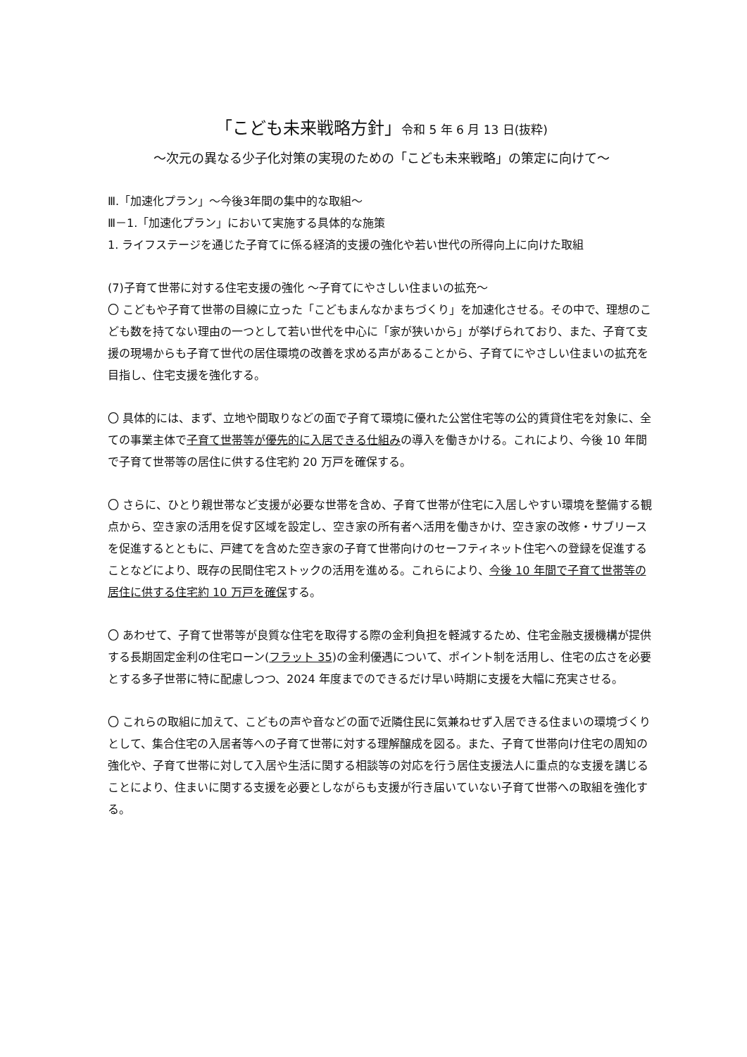「こども未来戦略方針」令和 5 年 6 月 13 日(抜粋)
～次元の異なる少子化対策の実現のための「こども未来戦略」の策定に向けて～
Ⅲ.「加速化プラン」～今後3年間の集中的な取組～
Ⅲ－1.「加速化プラン」において実施する具体的な施策
1. ライフステージを通じた子育てに係る経済的支援の強化や若い世代の所得向上に向けた取組
(7)子育て世帯に対する住宅支援の強化 ～子育てにやさしい住まいの拡充～
〇 こどもや子育て世帯の目線に立った「こどもまんなかまちづくり」を加速化させる。その中で、理想のこども数を持てない理由の一つとして若い世代を中心に「家が狭いから」が挙げられており、また、子育て支援の現場からも子育て世代の居住環境の改善を求める声があることから、子育てにやさしい住まいの拡充を目指し、住宅支援を強化する。
〇 具体的には、まず、立地や間取りなどの面で子育て環境に優れた公営住宅等の公的賃貸住宅を対象に、全ての事業主体で子育て世帯等が優先的に入居できる仕組みの導入を働きかける。これにより、今後 10 年間で子育て世帯等の居住に供する住宅約 20 万戸を確保する。
〇 さらに、ひとり親世帯など支援が必要な世帯を含め、子育て世帯が住宅に入居しやすい環境を整備する観点から、空き家の活用を促す区域を設定し、空き家の所有者へ活用を働きかけ、空き家の改修・サブリースを促進するとともに、戸建てを含めた空き家の子育て世帯向けのセーフティネット住宅への登録を促進することなどにより、既存の民間住宅ストックの活用を進める。これらにより、今後 10 年間で子育て世帯等の居住に供する住宅約 10 万戸を確保する。
〇 あわせて、子育て世帯等が良質な住宅を取得する際の金利負担を軽減するため、住宅金融支援機構が提供する長期固定金利の住宅ローン(フラット 35)の金利優遇について、ポイント制を活用し、住宅の広さを必要とする多子世帯に特に配慮しつつ、2024 年度までのできるだけ早い時期に支援を大幅に充実させる。
〇 これらの取組に加えて、こどもの声や音などの面で近隣住民に気兼ねせず入居できる住まいの環境づくりとして、集合住宅の入居者等への子育て世帯に対する理解醸成を図る。また、子育て世帯向け住宅の周知の強化や、子育て世帯に対して入居や生活に関する相談等の対応を行う居住支援法人に重点的な支援を講じることにより、住まいに関する支援を必要としながらも支援が行き届いていない子育て世帯への取組を強化する。